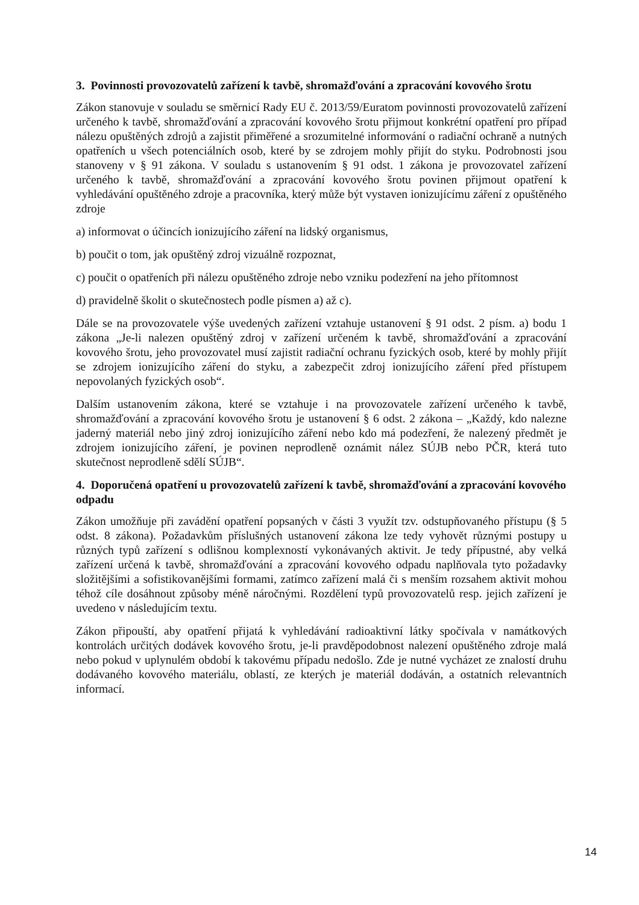3. Povinnosti provozovatelů zařízení k tavbě, shromažďování a zpracování kovového šrotu
Zákon stanovuje v souladu se směrnicí Rady EU č. 2013/59/Euratom povinnosti provozovatelů zařízení určeného k tavbě, shromažďování a zpracování kovového šrotu přijmout konkrétní opatření pro případ nálezu opuštěných zdrojů a zajistit přiměřené a srozumitelné informování o radiační ochraně a nutných opatřeních u všech potenciálních osob, které by se zdrojem mohly přijít do styku. Podrobnosti jsou stanoveny v § 91 zákona. V souladu s ustanovením § 91 odst. 1 zákona je provozovatel zařízení určeného k tavbě, shromažďování a zpracování kovového šrotu povinen přijmout opatření k vyhledávání opuštěného zdroje a pracovníka, který může být vystaven ionizujícímu záření z opuštěného zdroje
a) informovat o účincích ionizujícího záření na lidský organismus,
b) poučit o tom, jak opuštěný zdroj vizuálně rozpoznat,
c) poučit o opatřeních při nálezu opuštěného zdroje nebo vzniku podezření na jeho přítomnost
d) pravidelně školit o skutečnostech podle písmen a) až c).
Dále se na provozovatele výše uvedených zařízení vztahuje ustanovení § 91 odst. 2 písm. a) bodu 1 zákona „Je-li nalezen opuštěný zdroj v zařízení určeném k tavbě, shromažďování a zpracování kovového šrotu, jeho provozovatel musí zajistit radiační ochranu fyzických osob, které by mohly přijít se zdrojem ionizujícího záření do styku, a zabezpečit zdroj ionizujícího záření před přístupem nepovolaných fyzických osob“.
Dalším ustanovením zákona, které se vztahuje i na provozovatele zařízení určeného k tavbě, shromažďování a zpracování kovového šrotu je ustanovení § 6 odst. 2 zákona – „Každý, kdo nalezne jaderný materiál nebo jiný zdroj ionizujícího záření nebo kdo má podezření, že nalezený předmět je zdrojem ionizujícího záření, je povinen neprodleně oznámit nález SÚJB nebo PČR, která tuto skutečnost neprodleně sdělí SÚJB“.
4. Doporučená opatření u provozovatelů zařízení k tavbě, shromažďování a zpracování kovového odpadu
Zákon umožňuje při zavádění opatření popsaných v části 3 využít tzv. odstupňovaného přístupu (§ 5 odst. 8 zákona). Požadavkům příslušných ustanovení zákona lze tedy vyhovět různými postupy u různých typů zařízení s odlišnou komplexností vykonávaných aktivit. Je tedy přípustné, aby velká zařízení určená k tavbě, shromažďování a zpracování kovového odpadu naplňovala tyto požadavky složitějšími a sofistikovanějšími formami, zatímco zařízení malá či s menším rozsahem aktivit mohou téhož cíle dosáhnout způsoby méně náročnými. Rozdělení typů provozovatelů resp. jejich zařízení je uvedeno v následujícím textu.
Zákon připouští, aby opatření přijatá k vyhledávání radioaktivní látky spočívala v namátkových kontrolách určitých dodávek kovového šrotu, je-li pravděpodobnost nalezení opuštěného zdroje malá nebo pokud v uplynulém období k takovému případu nedošlo. Zde je nutné vycházet ze znalostí druhu dodávaného kovového materiálu, oblastí, ze kterých je materiál dodáván, a ostatních relevantních informací.
14